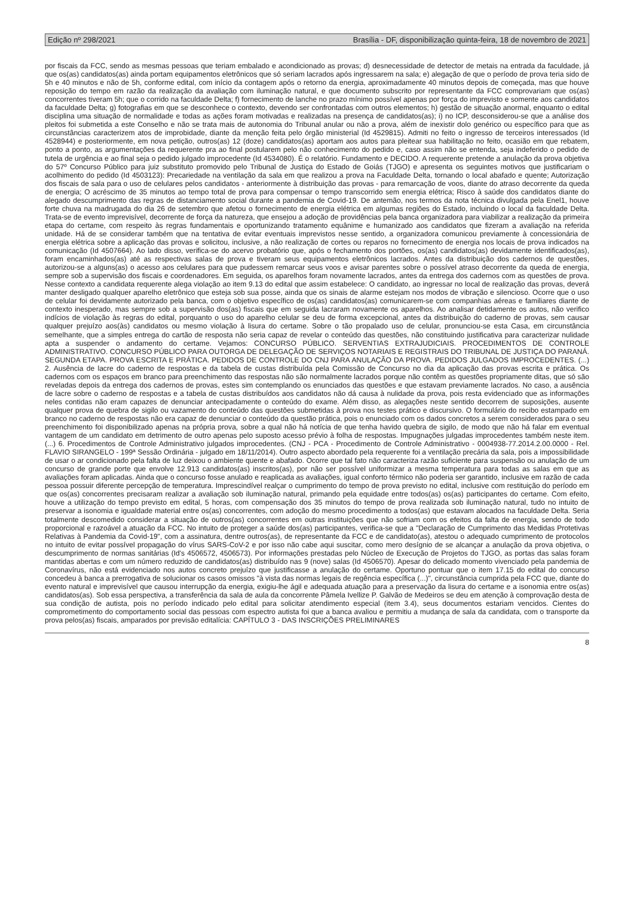Edição nº 298/2021 Brasília - DF, disponibilização quinta-feira, 18 de novembro de 2021
por fiscais da FCC, sendo as mesmas pessoas que teriam embalado e acondicionado as provas; d) desnecessidade de detector de metais na entrada da faculdade, já que os(as) candidatos(as) ainda portam equipamentos eletrônicos que só seriam lacrados após ingressarem na sala; e) alegação de que o período de prova teria sido de 5h e 40 minutos e não de 5h, conforme edital, com início da contagem após o retorno da energia, aproximadamente 40 minutos depois de começada, mas que houve reposição do tempo em razão da realização da avaliação com iluminação natural, e que documento subscrito por representante da FCC comprovariam que os(as) concorrentes tiveram 5h; que o corrido na faculdade Delta; f) fornecimento de lanche no prazo mínimo possível apenas por força do imprevisto e somente aos candidatos da faculdade Delta; g) fotografias em que se desconhece o contexto, devendo ser confrontadas com outros elementos; h) gestão de situação anormal, enquanto o edital disciplina uma situação de normalidade e todas as ações foram motivadas e realizadas na presença de candidatos(as); i) no ICP, desconsiderou-se que a análise dos pleitos foi submetida a este Conselho e não se trata mais de autonomia do Tribunal anular ou não a prova, além de inexistir dolo genérico ou específico para que as circunstâncias caracterizem atos de improbidade, diante da menção feita pelo órgão ministerial (Id 4529815). Admiti no feito o ingresso de terceiros interessados (Id 4528944) e posteriormente, em nova petição, outros(as) 12 (doze) candidatos(as) aportam aos autos para pleitear sua habilitação no feito, ocasião em que rebatem, ponto a ponto, as argumentações da requerente pra ao final postularem pelo não conhecimento do pedido e, caso assim não se entenda, seja indeferido o pedido de tutela de urgência e ao final seja o pedido julgado improcedente (Id 4534080). É o relatório. Fundamento e DECIDO. A requerente pretende a anulação da prova objetiva do 57º Concurso Público para juiz substituto promovido pelo Tribunal de Justiça do Estado de Goiás (TJGO) e apresenta os seguintes motivos que justificariam o acolhimento do pedido (Id 4503123): Precariedade na ventilação da sala em que realizou a prova na Faculdade Delta, tornando o local abafado e quente; Autorização dos fiscais de sala para o uso de celulares pelos candidatos - anteriormente à distribuição das provas - para remarcação de voos, diante do atraso decorrente da queda de energia; O acréscimo de 35 minutos ao tempo total de prova para compensar o tempo transcorrido sem energia elétrica; Risco à saúde dos candidatos diante do alegado descumprimento das regras de distanciamento social durante a pandemia de Covid-19. De antemão, nos termos da nota técnica divulgada pela Enel1, houve forte chuva na madrugada do dia 26 de setembro que afetou o fornecimento de energia elétrica em algumas regiões do Estado, incluindo o local da faculdade Delta. Trata-se de evento imprevisível, decorrente de força da natureza, que ensejou a adoção de providências pela banca organizadora para viabilizar a realização da primeira etapa do certame, com respeito às regras fundamentais e oportunizando tratamento equânime e humanizado aos candidatos que fizeram a avaliação na referida unidade. Há de se considerar também que na tentativa de evitar eventuais imprevistos nesse sentido, a organizadora comunicou previamente à concessionária de energia elétrica sobre a aplicação das provas e solicitou, inclusive, a não realização de cortes ou reparos no fornecimento de energia nos locais de prova indicados na comunicação (Id 4507664). Ao lado disso, verifica-se do acervo probatório que, após o fechamento dos portões, os(as) candidatos(as) devidamente identificados(as), foram encaminhados(as) até as respectivas salas de prova e tiveram seus equipamentos eletrônicos lacrados. Antes da distribuição dos cadernos de questões, autorizou-se a alguns(as) o acesso aos celulares para que pudessem remarcar seus voos e avisar parentes sobre o possível atraso decorrente da queda de energia, sempre sob a supervisão dos fiscais e coordenadores. Em seguida, os aparelhos foram novamente lacrados, antes da entrega dos cadernos com as questões de prova. Nesse contexto a candidata requerente alega violação ao item 9.13 do edital que assim estabelece: O candidato, ao ingressar no local de realização das provas, deverá manter desligado qualquer aparelho eletrônico que esteja sob sua posse, ainda que os sinais de alarme estejam nos modos de vibração e silencioso. Ocorre que o uso de celular foi devidamente autorizado pela banca, com o objetivo específico de os(as) candidatos(as) comunicarem-se com companhias aéreas e familiares diante de contexto inesperado, mas sempre sob a supervisão dos(as) fiscais que em seguida lacraram novamente os aparelhos. Ao analisar detidamente os autos, não verifico indícios de violação às regras do edital, porquanto o uso do aparelho celular se deu de forma excepcional, antes da distribuição do caderno de provas, sem causar qualquer prejuízo aos(às) candidatos ou mesmo violação à lisura do certame. Sobre o tão propalado uso de celular, pronunciou-se esta Casa, em circunstância semelhante, que a simples entrega do cartão de resposta não seria capaz de revelar o conteúdo das questões, não constituindo justificativa para caracterizar nulidade apta a suspender o andamento do certame. Vejamos: CONCURSO PÚBLICO. SERVENTIAS EXTRAJUDICIAIS. PROCEDIMENTOS DE CONTROLE ADMINISTRATIVO. CONCURSO PÚBLICO PARA OUTORGA DE DELEGAÇÃO DE SERVIÇOS NOTARIAIS E REGISTRAIS DO TRIBUNAL DE JUSTIÇA DO PARANÁ. SEGUNDA ETAPA. PROVA ESCRITA E PRÁTICA. PEDIDOS DE CONTROLE DO CNJ PARA ANULAÇÃO DA PROVA. PEDIDOS JULGADOS IMPROCEDENTES. (...) 2. Ausência de lacre do caderno de respostas e da tabela de custas distribuída pela Comissão de Concurso no dia da aplicação das provas escrita e prática. Os cadernos com os espaços em branco para preenchimento das respostas não são normalmente lacrados porque não contêm as questões propriamente ditas, que só são reveladas depois da entrega dos cadernos de provas, estes sim contemplando os enunciados das questões e que estavam previamente lacrados. No caso, a ausência de lacre sobre o caderno de respostas e a tabela de custas distribuídos aos candidatos não dá causa à nulidade da prova, pois resta evidenciado que as informações neles contidas não eram capazes de denunciar antecipadamente o conteúdo do exame. Além disso, as alegações neste sentido decorrem de suposições, ausente qualquer prova de quebra de sigilo ou vazamento do conteúdo das questões submetidas à prova nos testes prático e discursivo. O formulário do recibo estampado em branco no caderno de respostas não era capaz de denunciar o conteúdo da questão prática, pois o enunciado com os dados concretos a serem considerados para o seu preenchimento foi disponibilizado apenas na própria prova, sobre a qual não há notícia de que tenha havido quebra de sigilo, de modo que não há falar em eventual vantagem de um candidato em detrimento de outro apenas pelo suposto acesso prévio à folha de respostas. Impugnações julgadas improcedentes também neste item. (...) 6. Procedimentos de Controle Administrativo julgados improcedentes. (CNJ - PCA - Procedimento de Controle Administrativo - 0004938-77.2014.2.00.0000 - Rel. FLAVIO SIRANGELO - 199ª Sessão Ordinária - julgado em 18/11/2014). Outro aspecto abordado pela requerente foi a ventilação precária da sala, pois a impossibilidade de usar o ar condicionado pela falta de luz deixou o ambiente quente e abafado. Ocorre que tal fato não caracteriza razão suficiente para suspensão ou anulação de um concurso de grande porte que envolve 12.913 candidatos(as) inscritos(as), por não ser possível uniformizar a mesma temperatura para todas as salas em que as avaliações foram aplicadas. Ainda que o concurso fosse anulado e reaplicada as avaliações, igual conforto térmico não poderia ser garantido, inclusive em razão de cada pessoa possuir diferente percepção de temperatura. Imprescindível realçar o cumprimento do tempo de prova previsto no edital, inclusive com restituição do período em que os(as) concorrentes precisaram realizar a avaliação sob iluminação natural, primando pela equidade entre todos(as) os(as) participantes do certame. Com efeito, houve a utilização do tempo previsto em edital, 5 horas, com compensação dos 35 minutos do tempo de prova realizada sob iluminação natural, tudo no intuito de preservar a isonomia e igualdade material entre os(as) concorrentes, com adoção do mesmo procedimento a todos(as) que estavam alocados na faculdade Delta. Seria totalmente descomedido considerar a situação de outros(as) concorrentes em outras instituições que não sofriam com os efeitos da falta de energia, sendo de todo proporcional e razoável a atuação da FCC. No intuito de proteger a saúde dos(as) participantes, verifica-se que a "Declaração de Cumprimento das Medidas Protetivas Relativas à Pandemia da Covid-19", com a assinatura, dentre outros(as), de representante da FCC e de candidato(as), atestou o adequado cumprimento de protocolos no intuito de evitar possível propagação do vírus SARS-CoV-2 e por isso não cabe aqui suscitar, como mero desígnio de se alcançar a anulação da prova objetiva, o descumprimento de normas sanitárias (Id's 4506572, 4506573). Por informações prestadas pelo Núcleo de Execução de Projetos do TJGO, as portas das salas foram mantidas abertas e com um número reduzido de candidatos(as) distribuído nas 9 (nove) salas (Id 4506570). Apesar do delicado momento vivenciado pela pandemia de Coronavírus, não está evidenciado nos autos concreto prejuízo que justificasse a anulação do certame. Oportuno pontuar que o item 17.15 do edital do concurso concedeu à banca a prerrogativa de solucionar os casos omissos "à vista das normas legais de regência específica (...)", circunstância cumprida pela FCC que, diante do evento natural e imprevisível que causou interrupção da energia, exigiu-lhe ágil e adequada atuação para a preservação da lisura do certame e a isonomia entre os(as) candidatos(as). Sob essa perspectiva, a transferência da sala de aula da concorrente Pâmela Ivellize P. Galvão de Medeiros se deu em atenção à comprovação desta de sua condição de autista, pois no período indicado pelo edital para solicitar atendimento especial (item 3.4), seus documentos estariam vencidos. Cientes do comprometimento do comportamento social das pessoas com espectro autista foi que a banca avaliou e permitiu a mudança de sala da candidata, com o transporte da prova pelos(as) fiscais, amparados por previsão editalícia: CAPÍTULO 3 - DAS INSCRIÇÕES PRELIMINARES
8